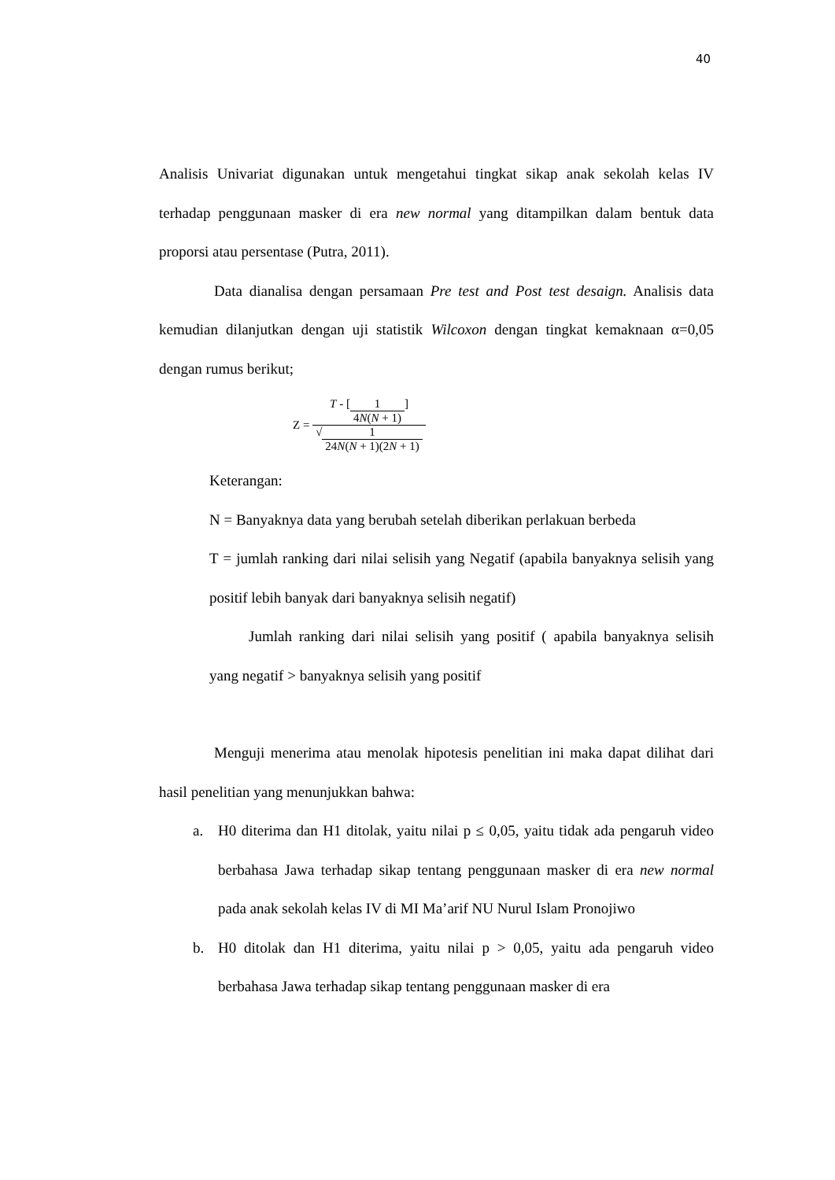40
Analisis Univariat digunakan untuk mengetahui tingkat sikap anak sekolah kelas IV terhadap penggunaan masker di era new normal yang ditampilkan dalam bentuk data proporsi atau persentase (Putra, 2011).
Data dianalisa dengan persamaan Pre test and Post test desaign. Analisis data kemudian dilanjutkan dengan uji statistik Wilcoxon dengan tingkat kemaknaan α=0,05 dengan rumus berikut;
Z = T - [1 4N(N + 1)] √1 24N(N + 1)(2N + 1)
Keterangan:
N = Banyaknya data yang berubah setelah diberikan perlakuan berbeda
T = jumlah ranking dari nilai selisih yang Negatif (apabila banyaknya selisih yang positif lebih banyak dari banyaknya selisih negatif)
Jumlah ranking dari nilai selisih yang positif ( apabila banyaknya selisih yang negatif > banyaknya selisih yang positif
Menguji menerima atau menolak hipotesis penelitian ini maka dapat dilihat dari hasil penelitian yang menunjukkan bahwa:
a. H0 diterima dan H1 ditolak, yaitu nilai p ≤ 0,05, yaitu tidak ada pengaruh video berbahasa Jawa terhadap sikap tentang penggunaan masker di era new normal pada anak sekolah kelas IV di MI Ma’arif NU Nurul Islam Pronojiwo
b. H0 ditolak dan H1 diterima, yaitu nilai p > 0,05, yaitu ada pengaruh video berbahasa Jawa terhadap sikap tentang penggunaan masker di era